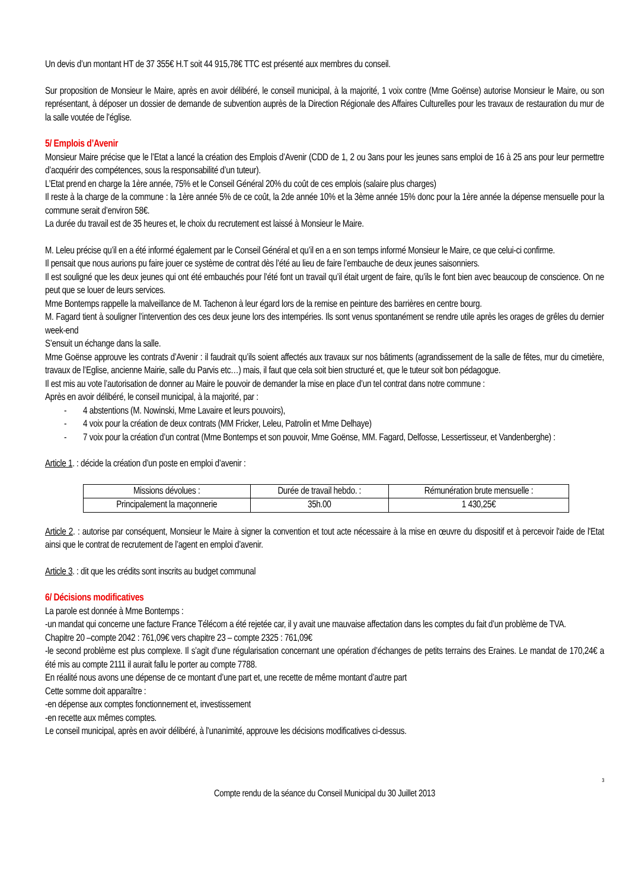Un devis d’un montant HT de 37 355€ H.T soit 44 915,78€ TTC est présenté aux membres du conseil.
Sur proposition de Monsieur le Maire, après en avoir délibéré, le conseil municipal, à la majorité, 1 voix contre (Mme Goënse) autorise Monsieur le Maire, ou son représentant, à déposer un dossier de demande de subvention auprès de la Direction Régionale des Affaires Culturelles pour les travaux de restauration du mur de la salle voutée de l’église.
5/ Emplois d’Avenir
Monsieur Maire précise que le l’Etat a lancé la création des Emplois d’Avenir (CDD de 1, 2 ou 3ans pour les jeunes sans emploi de 16 à 25 ans pour leur permettre d’acquérir des compétences, sous la responsabilité d’un tuteur).
L’Etat prend en charge la 1ère année, 75% et le Conseil Général 20% du coût de ces emplois (salaire plus charges)
Il reste à la charge de la commune : la 1ère année 5% de ce coût, la 2de année 10% et la 3ème année 15% donc pour la 1ère année la dépense mensuelle pour la commune serait d’environ 58€.
La durée du travail est de 35 heures et, le choix du recrutement est laissé à Monsieur le Maire.
M. Leleu précise qu’il en a été informé également par le Conseil Général et qu’il en a en son temps informé Monsieur le Maire, ce que celui-ci confirme.
Il pensait que nous aurions pu faire jouer ce système de contrat dès l’été au lieu de faire l’embauche de deux jeunes saisonniers.
Il est souligné que les deux jeunes qui ont été embauchés pour l’été font un travail qu’il était urgent de faire, qu’ils le font bien avec beaucoup de conscience. On ne peut que se louer de leurs services.
Mme Bontemps rappelle la malveillance de M. Tachenon à leur égard lors de la remise en peinture des barrières en centre bourg.
M. Fagard tient à souligner l’intervention des ces deux jeune lors des intempéries. Ils sont venus spontanément se rendre utile après les orages de grêles du dernier week-end
S’ensuit un échange dans la salle.
Mme Goënse approuve les contrats d’Avenir : il faudrait qu’ils soient affectés aux travaux sur nos bâtiments (agrandissement de la salle de fêtes, mur du cimetière, travaux de l’Eglise, ancienne Mairie, salle du Parvis etc…) mais, il faut que cela soit bien structuré et, que le tuteur soit bon pédagogue.
Il est mis au vote l’autorisation de donner au Maire le pouvoir de demander la mise en place d’un tel contrat dans notre commune :
Après en avoir délibéré, le conseil municipal, à la majorité, par :
- 4 abstentions (M. Nowinski, Mme Lavaire et leurs pouvoirs),
- 4 voix pour la création de deux contrats (MM Fricker, Leleu, Patrolin et Mme Delhaye)
- 7 voix pour la création d’un contrat (Mme Bontemps et son pouvoir, Mme Goënse, MM. Fagard, Delfosse, Lessertisseur, et Vandenberghe) :
Article 1. : décide la création d’un poste en emploi d’avenir :
| Missions dévolues : | Durée de travail hebdo. : | Rémunération brute mensuelle : |
| Principalement la maçonnerie | 35h.00 | 1 430,25€ |
Article 2. : autorise par conséquent, Monsieur le Maire à signer la convention et tout acte nécessaire à la mise en œuvre du dispositif et à percevoir l'aide de l'Etat ainsi que le contrat de recrutement de l’agent en emploi d’avenir.
Article 3. : dit que les crédits sont inscrits au budget communal
6/ Décisions modificatives
La parole est donnée à Mme Bontemps :
-un mandat qui concerne une facture France Télécom a été rejetée car, il y avait une mauvaise affectation dans les comptes du fait d’un problème de TVA.
Chapitre 20 –compte 2042 : 761,09€ vers chapitre 23 – compte 2325 : 761,09€
-le second problème est plus complexe. Il s’agit d’une régularisation concernant une opération d’échanges de petits terrains des Eraines. Le mandat de 170,24€ a été mis au compte 2111 il aurait fallu le porter au compte 7788.
En réalité nous avons une dépense de ce montant d’une part et, une recette de même montant d’autre part
Cette somme doit apparaître :
-en dépense aux comptes fonctionnement et, investissement
-en recette aux mêmes comptes.
Le conseil municipal, après en avoir délibéré, à l’unanimité, approuve les décisions modificatives ci-dessus.
3
Compte rendu de la séance du Conseil Municipal du 30 Juillet 2013